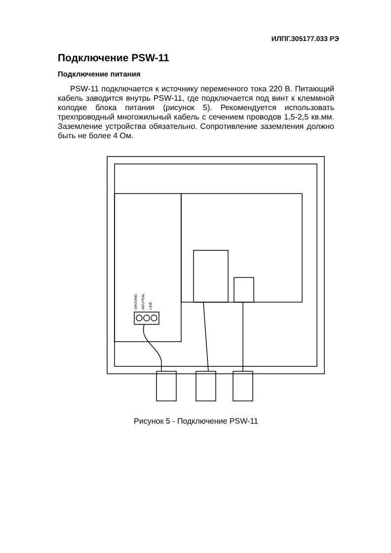ИЛПГ.305177.033 РЭ
Подключение PSW-11
Подключение питания
PSW-11 подключается к источнику переменного тока 220 В. Питающий кабель заводится внутрь PSW-11, где подключается под винт к клеммной колодке блока питания (рисунок 5). Рекомендуется использовать трехпроводный многожильный кабель с сечением проводов 1,5-2,5 кв.мм. Заземление устройства обязательно. Сопротивление заземления должно быть не более 4 Ом.
GROUND
NEUTRAL
LINE
Рисунок 5 - Подключение PSW-11